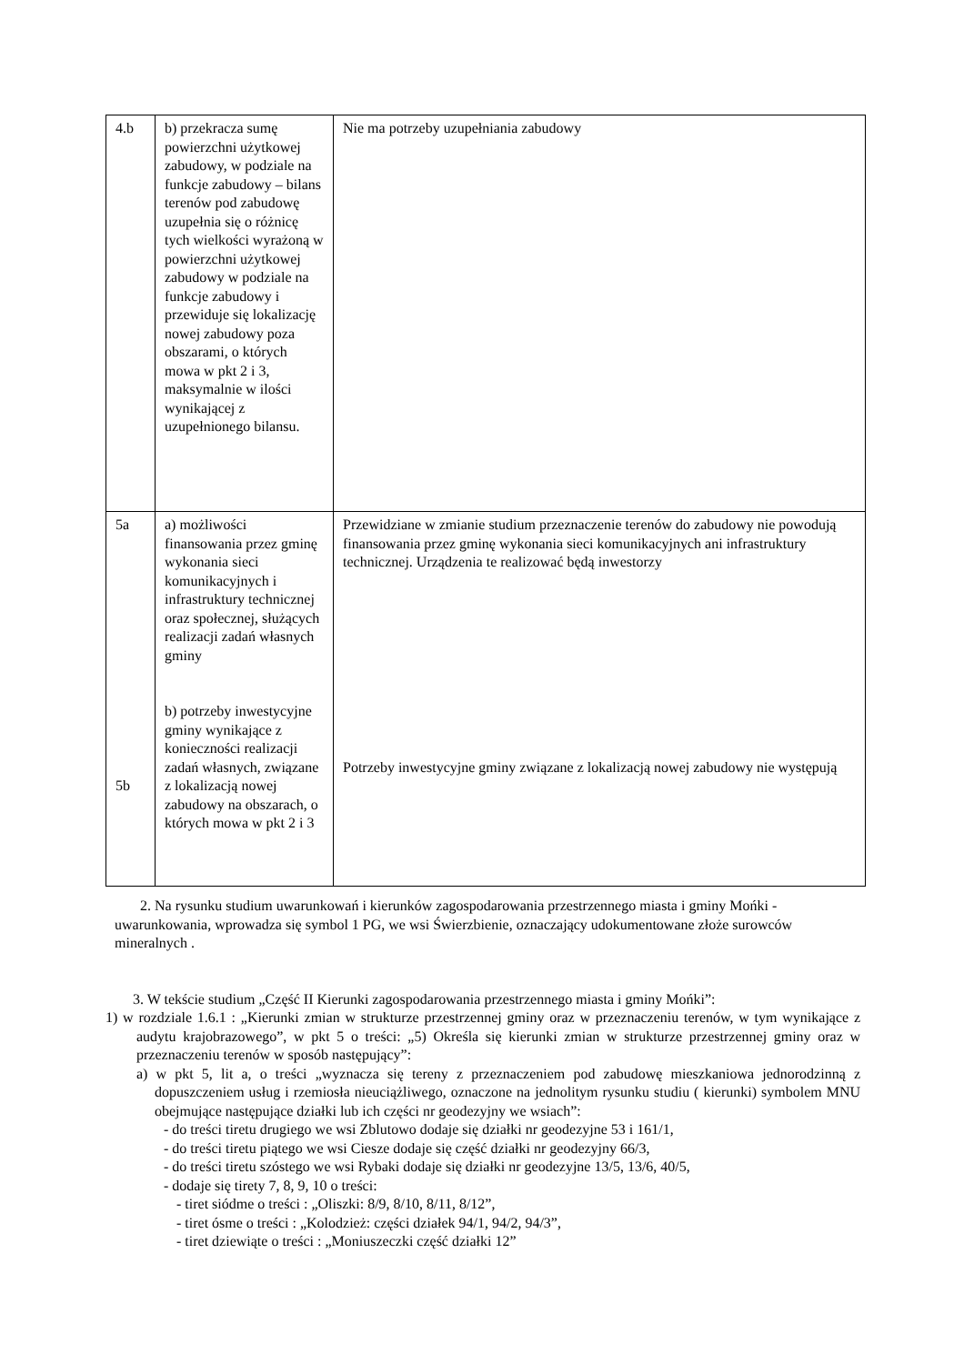| 4.b | b) przekracza sumę powierzchni użytkowej zabudowy, w podziale na funkcje zabudowy – bilans terenów pod zabudowę uzupełnia się o różnicę tych wielkości wyrażoną w powierzchni użytkowej zabudowy w podziale na funkcje zabudowy i przewiduje się lokalizację nowej zabudowy poza obszarami, o których mowa w pkt 2 i 3, maksymalnie w ilości wynikającej z uzupełnionego bilansu. | Nie ma potrzeby uzupełniania zabudowy |
| 5a 5b | a) możliwości finansowania przez gminę wykonania sieci komunikacyjnych i infrastruktury technicznej oraz społecznej, służących realizacji zadań własnych gminy b) potrzeby inwestycyjne gminy wynikające z konieczności realizacji zadań własnych, związane z lokalizacją nowej zabudowy na obszarach, o których mowa w pkt 2 i 3 | Przewidziane w zmianie studium przeznaczenie terenów do zabudowy nie powodują finansowania przez gminę wykonania sieci komunikacyjnych ani infrastruktury technicznej. Urządzenia te realizować będą inwestorzy Potrzeby inwestycyjne gminy związane z lokalizacją nowej zabudowy nie występują |
2. Na rysunku studium uwarunkowań i kierunków zagospodarowania przestrzennego miasta i gminy Mońki - uwarunkowania, wprowadza się symbol 1 PG, we wsi Świerzbienie, oznaczający udokumentowane złoże surowców mineralnych .
3. W tekście studium „Część II Kierunki zagospodarowania przestrzennego miasta i gminy Mońki”:
1) w rozdziale 1.6.1 : „Kierunki zmian w strukturze przestrzennej gminy oraz w przeznaczeniu terenów, w tym wynikające z audytu krajobrazowego”, w pkt 5 o treści: „5) Określa się kierunki zmian w strukturze przestrzennej gminy oraz w przeznaczeniu terenów w sposób następujący”:
a) w pkt 5, lit a, o treści „wyznacza się tereny z przeznaczeniem pod zabudowę mieszkaniowa jednorodzinną z dopuszczeniem usług i rzemiosła nieuciążliwego, oznaczone na jednolitym rysunku studiu ( kierunki) symbolem MNU obejmujące następujące działki lub ich części nr geodezyjny we wsiach”:
- do treści tiretu drugiego we wsi Zblutowo dodaje się działki nr geodezyjne 53 i 161/1,
- do treści tiretu piątego we wsi Ciesze dodaje się część działki nr geodezyjny 66/3,
- do treści tiretu szóstego we wsi Rybaki dodaje się działki nr geodezyjne 13/5, 13/6, 40/5,
- dodaje się tirety 7, 8, 9, 10 o treści:
- tiret siódme o treści : „Oliszki: 8/9, 8/10, 8/11, 8/12”,
- tiret ósme o treści : „Kolodzież: części działek 94/1, 94/2, 94/3”,
- tiret dziewiąte o treści : „Moniuszeczki część działki 12”